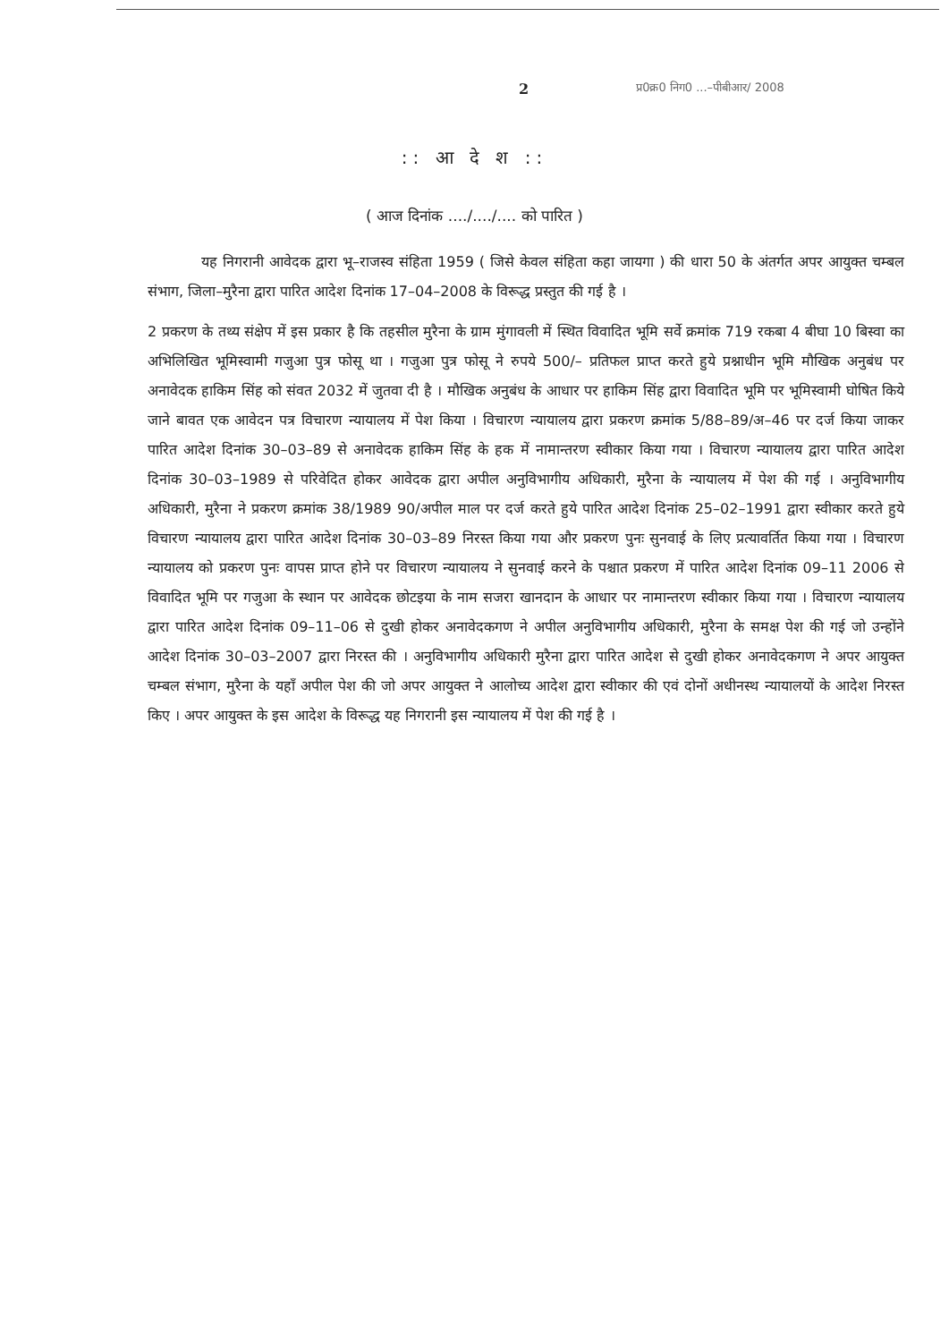2 प्र0क्र0 निग0 ...–पीबीआर/ 2008
:: आ दे श ::
( आज दिनांक ..../..../.... को पारित )
यह निगरानी आवेदक द्वारा भू–राजस्व संहिता 1959 ( जिसे केवल संहिता कहा जायगा ) की धारा 50 के अंतर्गत अपर आयुक्त चम्बल संभाग, जिला–मुरैना द्वारा पारित आदेश दिनांक 17–04–2008 के विरूद्ध प्रस्तुत की गई है ।
2 प्रकरण के तथ्य संक्षेप में इस प्रकार है कि तहसील मुरैना के ग्राम मुंगावली में स्थित विवादित भूमि सर्वे क्रमांक 719 रकबा 4 बीघा 10 बिस्वा का अभिलिखित भूमिस्वामी गजुआ पुत्र फोसू था । गजुआ पुत्र फोसू ने रुपये 500/– प्रतिफल प्राप्त करते हुये प्रश्नाधीन भूमि मौखिक अनुबंध पर अनावेदक हाकिम सिंह को संवत 2032 में जुतवा दी है । मौखिक अनुबंध के आधार पर हाकिम सिंह द्वारा विवादित भूमि पर भूमिस्वामी घोषित किये जाने बावत एक आवेदन पत्र विचारण न्यायालय में पेश किया । विचारण न्यायालय द्वारा प्रकरण क्रमांक 5/88–89/अ–46 पर दर्ज किया जाकर पारित आदेश दिनांक 30–03–89 से अनावेदक हाकिम सिंह के हक में नामान्तरण स्वीकार किया गया । विचारण न्यायालय द्वारा पारित आदेश दिनांक 30–03–1989 से परिवेदित होकर आवेदक द्वारा अपील अनुविभागीय अधिकारी, मुरैना के न्यायालय में पेश की गई । अनुविभागीय अधिकारी, मुरैना ने प्रकरण क्रमांक 38/1989 90/अपील माल पर दर्ज करते हुये पारित आदेश दिनांक 25–02–1991 द्वारा स्वीकार करते हुये विचारण न्यायालय द्वारा पारित आदेश दिनांक 30–03–89 निरस्त किया गया और प्रकरण पुनः सुनवाई के लिए प्रत्यावर्तित किया गया । विचारण न्यायालय को प्रकरण पुनः वापस प्राप्त होने पर विचारण न्यायालय ने सुनवाई करने के पश्चात प्रकरण में पारित आदेश दिनांक 09–11 2006 से विवादित भूमि पर गजुआ के स्थान पर आवेदक छोटइया के नाम सजरा खानदान के आधार पर नामान्तरण स्वीकार किया गया । विचारण न्यायालय द्वारा पारित आदेश दिनांक 09–11–06 से दुखी होकर अनावेदकगण ने अपील अनुविभागीय अधिकारी, मुरैना के समक्ष पेश की गई जो उन्होंने आदेश दिनांक 30–03–2007 द्वारा निरस्त की । अनुविभागीय अधिकारी मुरैना द्वारा पारित आदेश से दुखी होकर अनावेदकगण ने अपर आयुक्त चम्बल संभाग, मुरैना के यहाँ अपील पेश की जो अपर आयुक्त ने आलोच्य आदेश द्वारा स्वीकार की एवं दोनों अधीनस्थ न्यायालयों के आदेश निरस्त किए । अपर आयुक्त के इस आदेश के विरूद्ध यह निगरानी इस न्यायालय में पेश की गई है ।